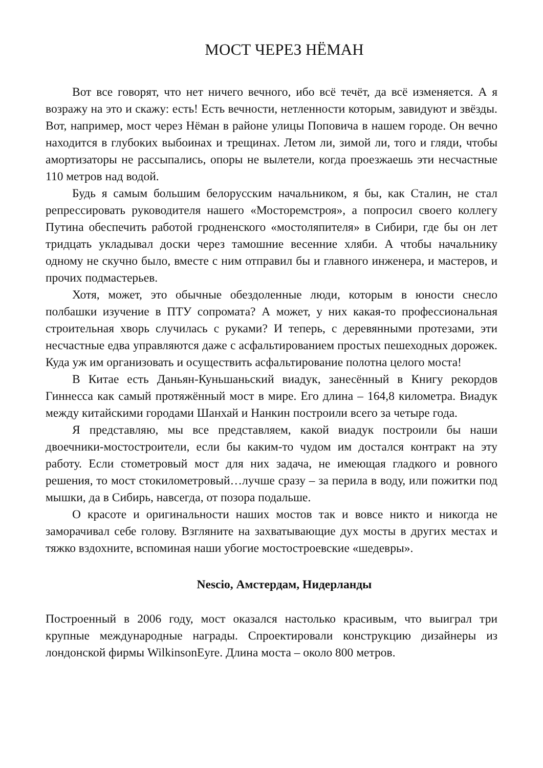МОСТ ЧЕРЕЗ НЁМАН
Вот все говорят, что нет ничего вечного, ибо всё течёт, да всё изменяется. А я возражу на это и скажу: есть! Есть вечности, нетленности которым, завидуют и звёзды. Вот, например, мост через Нёман в районе улицы Поповича в нашем городе. Он вечно находится в глубоких выбоинах и трещинах. Летом ли, зимой ли, того и гляди, чтобы амортизаторы не рассыпались, опоры не вылетели, когда проезжаешь эти несчастные 110 метров над водой.
Будь я самым большим белорусским начальником, я бы, как Сталин, не стал репрессировать руководителя нашего «Мосторемстроя», а попросил своего коллегу Путина обеспечить работой гродненского «мостоляпителя» в Сибири, где бы он лет тридцать укладывал доски через тамошние весенние хляби. А чтобы начальнику одному не скучно было, вместе с ним отправил бы и главного инженера, и мастеров, и прочих подмастерьев.
Хотя, может, это обычные обездоленные люди, которым в юности снесло полбашки изучение в ПТУ сопромата? А может, у них какая-то профессиональная строительная хворь случилась с руками? И теперь, с деревянными протезами, эти несчастные едва управляются даже с асфальтированием простых пешеходных дорожек. Куда уж им организовать и осуществить асфальтирование полотна целого моста!
В Китае есть Даньян-Куньшаньский виадук, занесённый в Книгу рекордов Гиннесса как самый протяжённый мост в мире. Его длина – 164,8 километра. Виадук между китайскими городами Шанхай и Нанкин построили всего за четыре года.
Я представляю, мы все представляем, какой виадук построили бы наши двоечники-мостостроители, если бы каким-то чудом им достался контракт на эту работу. Если стометровый мост для них задача, не имеющая гладкого и ровного решения, то мост стокилометровый…лучше сразу – за перила в воду, или пожитки под мышки, да в Сибирь, навсегда, от позора подальше.
О красоте и оригинальности наших мостов так и вовсе никто и никогда не заморачивал себе голову. Взгляните на захватывающие дух мосты в других местах и тяжко вздохните, вспоминая наши убогие мостостроевские «шедевры».
Nescio, Амстердам, Нидерланды
Построенный в 2006 году, мост оказался настолько красивым, что выиграл три крупные международные награды. Спроектировали конструкцию дизайнеры из лондонской фирмы WilkinsonEyre. Длина моста – около 800 метров.